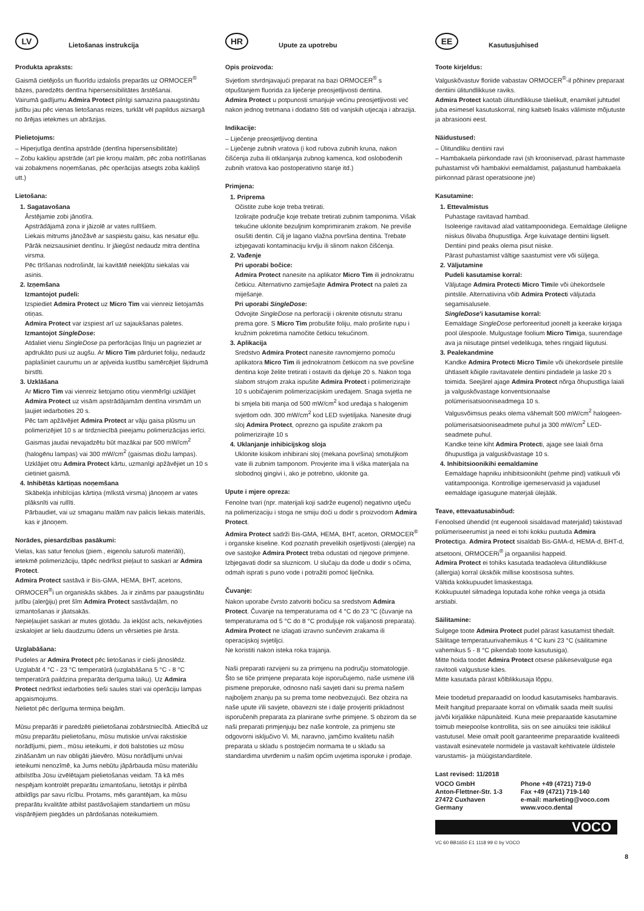LV Lietošanas instrukcija
Produkta apraksts:
Gaismā cietējošs un fluorīdu izdalošs preparāts uz ORMOCER<sup>®</sup> bāzes, paredzēts dentīna hipersensibilitātes ārstēšanai.
Vairumā gadījumu Admira Protect pilnīgi samazina paaugstinātu jutību jau pēc vienas lietošanas reizes, turklāt vēl papildus aizsargā no ārējas ietekmes un abrāzijas.
Pielietojums:
– Hiperjutīga dentīna apstrāde (dentīna hipersensibilitāte)
– Zobu kakliņu apstrāde (arī pie kroņu malām, pēc zoba notīrīšanas vai zobakmens noņemšanas, pēc operācijas atsegts zoba kakliņš utt.)
Lietošana:
1. Sagatavošana
Ārstējamie zobi jānotīra.
Apstrādājamā zona ir jāizolē ar vates rullīšiem.
Liekais mitrums jānožāvē ar saspiestu gaisu, kas nesatur eļļu. Pārāk neizsausiniet dentīnu. Ir jāiegūst nedaudz mitra dentīna virsma.
Pēc tīrīšanas nodrošināt, lai kavitātē neiekļūtu siekalas vai asinis.
2. Izņemšana
Izmantojot pudeli:
Izspiediet Admira Protect uz Micro Tim vai vienreiz lietojamās otiņas.
Admira Protect var izspiest arī uz sajaukšanas paletes.
Izmantojot SingleDose:
Atdaliet vienu SingleDose pa perforācijas līniju un pagrieziet ar apdrukāto pusi uz augšu. Ar Micro Tim pārduriet foliju, nedaudz paplašiniet caurumu un ar apļveida kustību samērcējiet šķidrumā birstīti.
3. Uzklāšana
Ar Micro Tim vai vienreiz lietojamo otiņu vienmērīgi uzklājiet Admira Protect uz visām apstrādājamām dentīna virsmām un ļaujiet iedarboties 20 s.
Pēc tam apžāvējiet Admira Protect ar vāju gaisa plūsmu un polimerizējiet 10 s ar tirdzniecībā pieejamu polimerizācijas ierīci.
Gaismas jaudai nevajadzētu būt mazākai par 500 mW/cm<sup>2</sup> (halogēnu lampas) vai 300 mW/cm<sup>2</sup> (gaismas diožu lampas). Uzklājiet otru Admira Protect kārtu, uzmanīgi apžāvējiet un 10 s cietiniet gaismā.
4. Inhibētās kārtiņas noņemšana
Skābekļa inhibīcijas kārtiņa (mīkstā virsma) jānoņem ar vates plāksnīti vai rullīti.
Pārbaudiet, vai uz smaganu malām nav palicis liekais materiāls, kas ir jānoņem.
Norādes, piesardzības pasākumi:
Vielas, kas satur fenolus (piem., eigenolu saturoši materiāli), ietekmē polimerizāciju, tāpēc nedrīkst pieļaut to saskari ar Admira Protect.
Admira Protect sastāvā ir Bis-GMA, HEMA, BHT, acetons, ORMOCER<sup>®</sup>i un organiskās skābes. Ja ir zināms par paaugstinātu jutību (alerģiju) pret šīm Admira Protect sastāvdaļām, no izmantošanas ir jāatsakās.
Nepieļaujiet saskari ar mutes gļotādu. Ja iekļūst acīs, nekavējoties izskalojiet ar lielu daudzumu ūdens un vērsieties pie ārsta.
Uzglabāšana:
Pudeles ar Admira Protect pēc lietošanas ir cieši jānoslēdz. Uzglabāt 4 °C - 23 °C temperatūrā (uzglabāšana 5 °C - 8 °C temperatūrā paildzina preparāta derīguma laiku). Uz Admira Protect nedrīkst iedarboties tieši saules stari vai operāciju lampas apgaismojums.
Nelietot pēc derīguma termiņa beigām.
Mūsu preparāti ir paredzēti pielietošanai zobārstniecībā. Attiecībā uz mūsu preparātu pielietošanu, mūsu mutiskie un/vai rakstiskie norādījumi, piem., mūsu ieteikumi, ir doti balstoties uz mūsu zināšanām un nav obligāti jāievēro. Mūsu norādījumi un/vai ieteikumi nenozīmē, ka Jums nebūtu jāpārbauda mūsu materiālu atbilstība Jūsu izvēlētajam pielietošanas veidam. Tā kā mēs nespējam kontrolēt preparātu izmantošanu, lietotājs ir pilnībā atbildīgs par savu rīcību. Protams, mēs garantējam, ka mūsu preparātu kvalitāte atbilst pastāvošajiem standartiem un mūsu vispārējiem piegādes un pārdošanas noteikumiem.
HR Upute za upotrebu
Opis proizvoda:
Svjetlom stvrdnjavajući preparat na bazi ORMOCER<sup>®</sup> s otpuštanjem fluorida za liječenje preosjetljivosti dentina.
Admira Protect u potpunosti smanjuje većinu preosjetljivosti već nakon jednog tretmana i dodatno štiti od vanjskih utjecaja i abrazija.
Indikacije:
– Liječenje preosjetljivog dentina
– Liječenje zubnih vratova (i kod rubova zubnih kruna, nakon čišćenja zuba ili otklanjanja zubnog kamenca, kod oslobođenih zubnih vratova kao postoperativno stanje itd.)
Primjena:
1. Priprema
Očistite zube koje treba tretirati.
Izolirajte područje koje trebate tretirati zubnim tamponima. Višak tekućine uklonite bezuljnim komprimiranim zrakom. Ne previše osušiti dentin. Cilj je lagano vlažna površina dentina. Trebate izbjegavati kontaminaciju krvlju ili slinom nakon čišćenja.
2. Vađenje
Pri uporabi bočice:
Admira Protect nanesite na aplikator Micro Tim ili jednokratnu četkicu. Alternativno zamiješajte Admira Protect na paleti za miješanje.
Pri uporabi SingleDose:
Odvojite SingleDose na perforaciji i okrenite otisnutu stranu prema gore. S Micro Tim probušite foliju, malo proširite rupu i kružnim pokretima namočite četkicu tekućinom.
3. Aplikacija
Sredstvo Admira Protect nanesite ravnomjerno pomoću aplikatora Micro Tim ili jednokratnom četkicom na sve površine dentina koje želite tretirati i ostaviti da djeluje 20 s. Nakon toga slabom strujom zraka ispušite Admira Protect i polimerizirajte 10 s uobičajenim polimerizacijskim uređajem. Snaga svjetla ne bi smjela biti manja od 500 mW/cm<sup>2</sup> kod uređaja s halogenim svjetlom odn. 300 mW/cm<sup>2</sup> kod LED svjetiljaka. Nanesite drugi sloj Admira Protect, oprezno ga ispušite zrakom pa polimerizirajte 10 s
4. Uklanjanje inhibicijskog sloja
Uklonite kisikom inhibirani sloj (mekana površina) smotuljkom vate ili zubnim tamponom. Provjerite ima li viška materijala na slobodnoj gingivi i, ako je potrebno, uklonite ga.
Upute i mjere opreza:
Fenolne tvari (npr. materijali koji sadrže eugenol) negativno utječu na polimerizaciju i stoga ne smiju doći u dodir s proizvodom Admira Protect.
Admira Protect sadrži Bis-GMA, HEMA, BHT, aceton, ORMOCER<sup>®</sup> i organske kiseline. Kod poznatih prevelikih osjetljivosti (alergije) na ove sastojke Admira Protect treba odustati od njegove primjene.
Izbjegavati dodir sa sluznicom. U slučaju da dođe u dodir s očima, odmah isprati s puno vode i potražiti pomoć liječnika.
Čuvanje:
Nakon uporabe čvrsto zatvoriti bočicu sa sredstvom Admira Protect. Čuvanje na temperaturama od 4 °C do 23 °C (čuvanje na temperaturama od 5 °C do 8 °C produljuje rok valjanosti preparata). Admira Protect ne izlagati izravno sunčevim zrakama ili operacijskoj svjetiljci.
Ne koristiti nakon isteka roka trajanja.
Naši preparati razvijeni su za primjenu na području stomatologije. Što se tiče primjene preparata koje isporučujemo, naše usmene i/ili pismene preporuke, odnosno naši savjeti dani su prema našem najboljem znanju pa su prema tome neobvezujući. Bez obzira na naše upute i/ili savjete, obavezni ste i dalje provjeriti prikladnost isporučenih preparata za planirane svrhe primjene. S obzirom da se naši preparati primjenjuju bez naše kontrole, za primjenu ste odgovorni isključivo Vi. Mi, naravno, jamčimo kvalitetu naših preparata u skladu s postojećim normama te u skladu sa standardima utvrđenim u našim općim uvjetima isporuke i prodaje.
EE Kasutusjuhised
Toote kirjeldus:
Valguskõvastuv floriide vabastav ORMOCER<sup>®</sup>-il põhinev preparaat dentiini ülitundlikkuse raviks.
Admira Protect kaotab ülitundlikkuse täielikult, enamikel juhtudel juba esimesel kasutuskorral, ning kaitseb lisaks välimiste mõjutuste ja abrasiooni eest.
Näidustused:
– Ülitundliku dentiini ravi
– Hambakaela piirkondade ravi (sh krooniservad, pärast hammaste puhastamist või hambakivi eemaldamist, paljastunud hambakaela piirkonnad pärast operatsioone jne)
Kasutamine:
1. Ettevalmistus
Puhastage ravitavad hambad.
Isoleerige ravitavad alad vatitampoonidega. Eemaldage üleliigne niiskus õlivaba õhupustliga. Ärge kuivatage dentiini liigselt.
Dentiini pind peaks olema pisut niiske.
Pärast puhastamist vältige saastumist vere või süljega.
2. Väljutamine
Pudeli kasutamise korral:
Väljutage Admira Protecti Micro Timile või ühekordsele pintslile. Alternatiivina võib Admira Protecti väljutada segamisalusele.
SingleDose'i kasutamise korral:
Eemaldage SingleDose perforeeritud joonelt ja keerake kirjaga pool ülespoole. Mulgustage foolium Micro Timiga, suurendage ava ja niisutage pintsel vedelikuga, tehes ringjaid liigutusi.
3. Pealekandmine
Kandke Admira Protecti Micro Timile või ühekordsele pintslile ühtlaselt kõigile ravitavatele dentiini pindadele ja laske 20 s toimida. Seejärel ajage Admira Protect nõrga õhupustliga laiali ja valguskõvastage konventsionaalse polümerisatsiooniseadmega 10 s.
Valgusvõimsus peaks olema vähemalt 500 mW/cm<sup>2</sup> halogeen-polümerisatsiooniseadmete puhul ja 300 mW/cm<sup>2</sup> LED-seadmete puhul.
Kandke teine kiht Admira Protecti, ajage see laiali õrna õhupustliga ja valguskõvastage 10 s.
4. Inhibitsioonikihi eemaldamine
Eemaldage hapniku inhibitsioonikiht (pehme pind) vatikuuli või vatitampooniga. Kontrollige igemeservasid ja vajadusel eemaldage igasugune materjali ülejääk.
Teave, ettevaatusabinõud:
Fenoolsed ühendid (nt eugenooli sisaldavad materjalid) takistavad polümeriseerumist ja need ei tohi kokku puutuda Admira Protectiga. Admira Protect sisaldab Bis-GMA-d, HEMA-d, BHT-d, atsetooni, ORMOCERi<sup>®</sup> ja orgaanilisi happeid.
Admira Protect ei tohiks kasutada teadaoleva ülitundlikkuse (allergia) korral ükskõik millise koostisosa suhtes.
Vältida kokkupuudet limaskestaga.
Kokkupuutel silmadega loputada kohe rohke veega ja otsida arstiabi.
Säilitamine:
Sulgege toote Admira Protect pudel pärast kasutamist tihedalt. Säilitage temperatuurivahemikus 4 °C kuni 23 °C (säilitamine vahemikus 5 - 8 °C pikendab toote kasutusiga).
Mitte hoida toodet Admira Protect otsese päikesevalguse ega ravitooli valgustuse käes.
Mitte kasutada pärast kõlblikkusaja lõppu.
Meie toodetud preparaadid on loodud kasutamiseks hambaravis. Meilt hangitud preparaate korral on võimalik saada meilt suulisi ja/või kirjalikke näpunäiteid. Kuna meie preparaatide kasutamine toimub meiepoolse kontrollita, siis on see ainuüksi teie isiklikul vastutusel. Meie omalt poolt garanteerime preparaatide kvaliteedi vastavalt esinevatele normidele ja vastavalt kehtivatele üldistele varustamis- ja müügistandarditele.
Last revised: 11/2018
VOCO GmbH
Anton-Flettner-Str. 1-3
27472 Cuxhaven
Germany
Phone +49 (4721) 719-0
Fax +49 (4721) 719-140
e-mail: marketing@voco.com
www.voco.dental
VOCO
VC 60 BB1650 E1 1118 99 © by VOCO
8